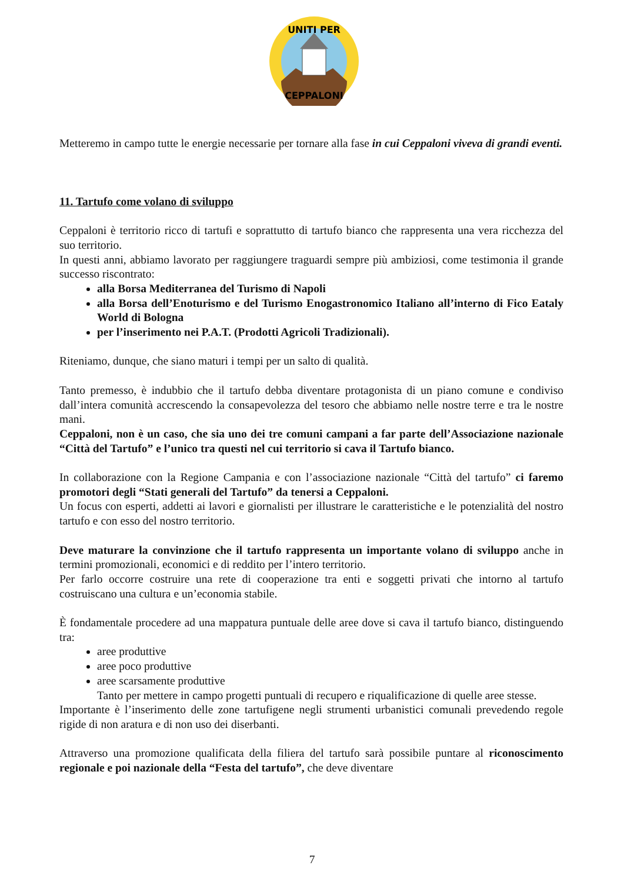UNITI PER
CEPPALONI
Metteremo in campo tutte le energie necessarie per tornare alla fase in cui Ceppaloni viveva di grandi eventi.
11. Tartufo come volano di sviluppo
Ceppaloni è territorio ricco di tartufi e soprattutto di tartufo bianco che rappresenta una vera ricchezza del suo territorio.
In questi anni, abbiamo lavorato per raggiungere traguardi sempre più ambiziosi, come testimonia il grande successo riscontrato:
alla Borsa Mediterranea del Turismo di Napoli
alla Borsa dell’Enoturismo e del Turismo Enogastronomico Italiano all’interno di Fico Eataly World di Bologna
per l’inserimento nei P.A.T. (Prodotti Agricoli Tradizionali).
Riteniamo, dunque, che siano maturi i tempi per un salto di qualità.
Tanto premesso, è indubbio che il tartufo debba diventare protagonista di un piano comune e condiviso dall’intera comunità accrescendo la consapevolezza del tesoro che abbiamo nelle nostre terre e tra le nostre mani.
Ceppaloni, non è un caso, che sia uno dei tre comuni campani a far parte dell’Associazione nazionale “Città del Tartufo” e l’unico tra questi nel cui territorio si cava il Tartufo bianco.
In collaborazione con la Regione Campania e con l’associazione nazionale “Città del tartufo” ci faremo promotori degli “Stati generali del Tartufo” da tenersi a Ceppaloni.
Un focus con esperti, addetti ai lavori e giornalisti per illustrare le caratteristiche e le potenzialità del nostro tartufo e con esso del nostro territorio.
Deve maturare la convinzione che il tartufo rappresenta un importante volano di sviluppo anche in termini promozionali, economici e di reddito per l’intero territorio.
Per farlo occorre costruire una rete di cooperazione tra enti e soggetti privati che intorno al tartufo costruiscano una cultura e un’economia stabile.
È fondamentale procedere ad una mappatura puntuale delle aree dove si cava il tartufo bianco, distinguendo tra:
aree produttive
aree poco produttive
aree scarsamente produttive
Tanto per mettere in campo progetti puntuali di recupero e riqualificazione di quelle aree stesse.
Importante è l’inserimento delle zone tartufigene negli strumenti urbanistici comunali prevedendo regole rigide di non aratura e di non uso dei diserbanti.
Attraverso una promozione qualificata della filiera del tartufo sarà possibile puntare al riconoscimento regionale e poi nazionale della “Festa del tartufo”, che deve diventare
7